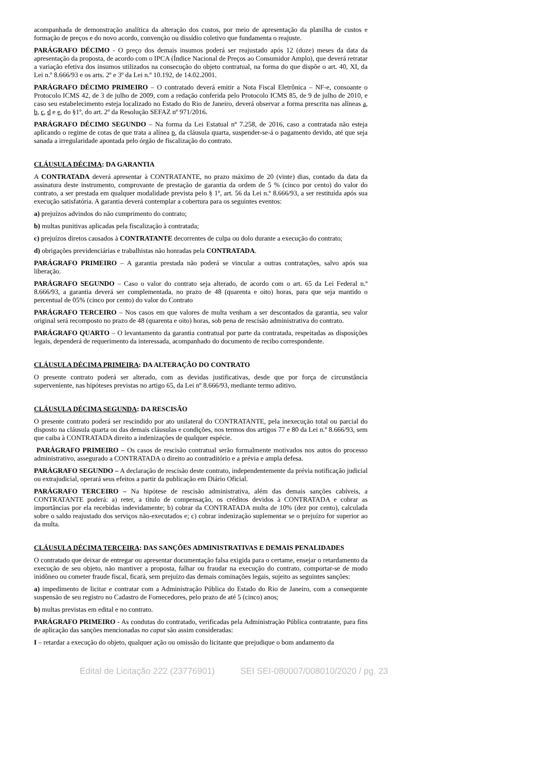acompanhada de demonstração analítica da alteração dos custos, por meio de apresentação da planilha de custos e formação de preços e do novo acordo, convenção ou dissídio coletivo que fundamenta o reajuste.
PARÁGRAFO DÉCIMO - O preço dos demais insumos poderá ser reajustado após 12 (doze) meses da data da apresentação da proposta, de acordo com o IPCA (Índice Nacional de Preços ao Consumidor Amplo), que deverá retratar a variação efetiva dos insumos utilizados na consecução do objeto contratual, na forma do que dispõe o art. 40, XI, da Lei n.º 8.666/93 e os arts. 2º e 3º da Lei n.º 10.192, de 14.02.2001.
PARÁGRAFO DÉCIMO PRIMEIRO – O contratado deverá emitir a Nota Fiscal Eletrônica – NF-e, consoante o Protocolo ICMS 42, de 3 de julho de 2009, com a redação conferida pelo Protocolo ICMS 85, de 9 de julho de 2010, e caso seu estabelecimento esteja localizado no Estado do Rio de Janeiro, deverá observar a forma prescrita nas alíneas a, b, c, d e e, do §1º, do art. 2º da Resolução SEFAZ nº 971/2016.
PARÁGRAFO DÉCIMO SEGUNDO – Na forma da Lei Estatual nº 7.258, de 2016, caso a contratada não esteja aplicando o regime de cotas de que trata a alínea p, da cláusula quarta, suspender-se-á o pagamento devido, até que seja sanada a irregularidade apontada pelo órgão de fiscalização do contrato.
CLÁUSULA DÉCIMA: DA GARANTIA
A CONTRATADA deverá apresentar à CONTRATANTE, no prazo máximo de 20 (vinte) dias, contado da data da assinatura deste instrumento, comprovante de prestação de garantia da ordem de 5 % (cinco por cento) do valor do contrato, a ser prestada em qualquer modalidade prevista pelo § 1º, art. 56 da Lei n.º 8.666/93, a ser restituída após sua execução satisfatória. A garantia deverá contemplar a cobertura para os seguintes eventos:
a) prejuízos advindos do não cumprimento do contrato;
b) multas punitivas aplicadas pela fiscalização à contratada;
c) prejuízos diretos causados à CONTRATANTE decorrentes de culpa ou dolo durante a execução do contrato;
d) obrigações previdenciárias e trabalhistas não honradas pela CONTRATADA.
PARÁGRAFO PRIMEIRO – A garantia prestada não poderá se vincular a outras contratações, salvo após sua liberação.
PARÁGRAFO SEGUNDO – Caso o valor do contrato seja alterado, de acordo com o art. 65 da Lei Federal n.º 8.666/93, a garantia deverá ser complementada, no prazo de 48 (quarenta e oito) horas, para que seja mantido o percentual de 05% (cinco por cento) do valor do Contrato
PARÁGRAFO TERCEIRO – Nos casos em que valores de multa venham a ser descontados da garantia, seu valor original será recomposto no prazo de 48 (quarenta e oito) horas, sob pena de rescisão administrativa do contrato.
PARÁGRAFO QUARTO – O levantamento da garantia contratual por parte da contratada, respeitadas as disposições legais, dependerá de requerimento da interessada, acompanhado do documento de recibo correspondente.
CLÁUSULA DÉCIMA PRIMEIRA: DA ALTERAÇÃO DO CONTRATO
O presente contrato poderá ser alterado, com as devidas justificativas, desde que por força de circunstância superveniente, nas hipóteses previstas no artigo 65, da Lei nº 8.666/93, mediante termo aditivo.
CLÁUSULA DÉCIMA SEGUNDA: DA RESCISÃO
O presente contrato poderá ser rescindido por ato unilateral do CONTRATANTE, pela inexecução total ou parcial do disposto na cláusula quarta ou das demais cláusulas e condições, nos termos dos artigos 77 e 80 da Lei n.º 8.666/93, sem que caiba à CONTRATADA direito a indenizações de qualquer espécie.
PARÁGRAFO PRIMEIRO – Os casos de rescisão contratual serão formalmente motivados nos autos do processo administrativo, assegurado a CONTRATADA o direito ao contraditório e a prévia e ampla defesa.
PARÁGRAFO SEGUNDO – A declaração de rescisão deste contrato, independentemente da prévia notificação judicial ou extrajudicial, operará seus efeitos a partir da publicação em Diário Oficial.
PARÁGRAFO TERCEIRO – Na hipótese de rescisão administrativa, além das demais sanções cabíveis, a CONTRATANTE poderá: a) reter, a título de compensação, os créditos devidos à CONTRATADA e cobrar as importâncias por ela recebidas indevidamente; b) cobrar da CONTRATADA multa de 10% (dez por cento), calculada sobre o saldo reajustado dos serviços não-executados e; c) cobrar indenização suplementar se o prejuízo for superior ao da multa.
CLÁUSULA DÉCIMA TERCEIRA: DAS SANÇÕES ADMINISTRATIVAS E DEMAIS PENALIDADES
O contratado que deixar de entregar ou apresentar documentação falsa exigida para o certame, ensejar o retardamento da execução de seu objeto, não mantiver a proposta, falhar ou fraudar na execução do contrato, comportar-se de modo inidôneo ou cometer fraude fiscal, ficará, sem prejuízo das demais cominações legais, sujeito as seguintes sanções:
a) impedimento de licitar e contratar com a Administração Pública do Estado do Rio de Janeiro, com a consequente suspensão de seu registro no Cadastro de Fornecedores, pelo prazo de até 5 (cinco) anos;
b) multas previstas em edital e no contrato.
PARÁGRAFO PRIMEIRO - As condutas do contratado, verificadas pela Administração Pública contratante, para fins de aplicação das sanções mencionadas no caput são assim consideradas:
I – retardar a execução do objeto, qualquer ação ou omissão do licitante que prejudique o bom andamento da
Edital de Licitação 222 (23776901) SEI SEI-080007/008010/2020 / pg. 23